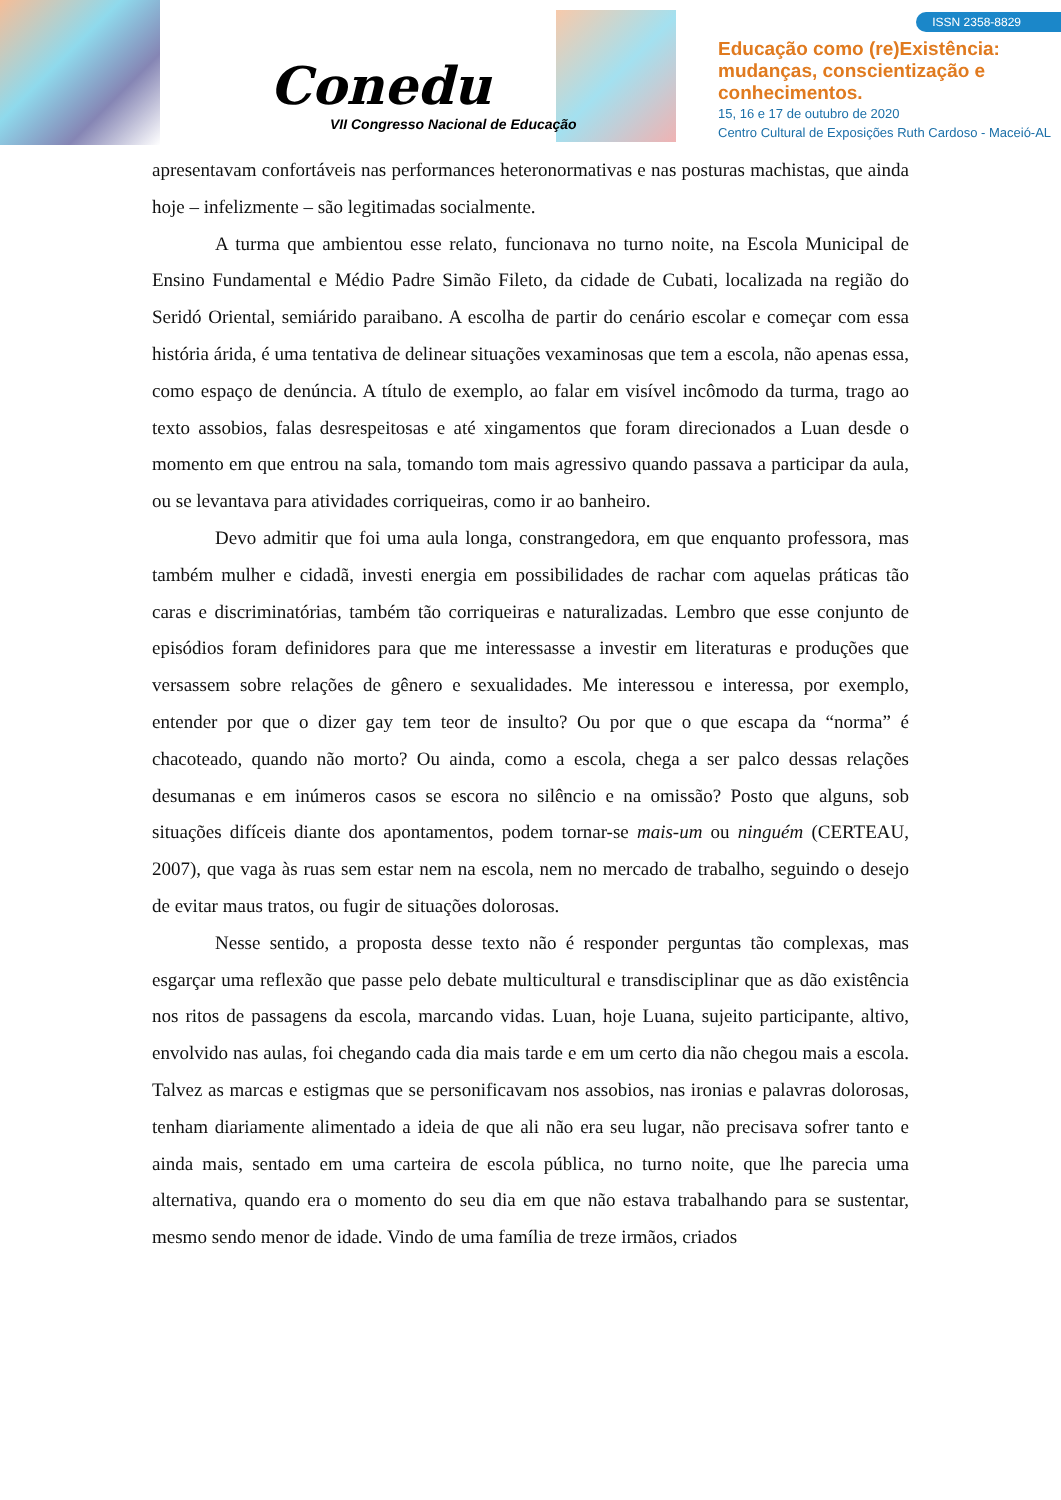Conedu
VII Congresso Nacional de Educação
ISSN 2358-8829
Educação como (re)Existência:
mudanças, conscientização e
conhecimentos.
15, 16 e 17 de outubro de 2020
Centro Cultural de Exposições Ruth Cardoso - Maceió-AL
apresentavam confortáveis nas performances heteronormativas e nas posturas machistas, que ainda hoje – infelizmente – são legitimadas socialmente.
A turma que ambientou esse relato, funcionava no turno noite, na Escola Municipal de Ensino Fundamental e Médio Padre Simão Fileto, da cidade de Cubati, localizada na região do Seridó Oriental, semiárido paraibano. A escolha de partir do cenário escolar e começar com essa história árida, é uma tentativa de delinear situações vexaminosas que tem a escola, não apenas essa, como espaço de denúncia. A título de exemplo, ao falar em visível incômodo da turma, trago ao texto assobios, falas desrespeitosas e até xingamentos que foram direcionados a Luan desde o momento em que entrou na sala, tomando tom mais agressivo quando passava a participar da aula, ou se levantava para atividades corriqueiras, como ir ao banheiro.
Devo admitir que foi uma aula longa, constrangedora, em que enquanto professora, mas também mulher e cidadã, investi energia em possibilidades de rachar com aquelas práticas tão caras e discriminatórias, também tão corriqueiras e naturalizadas. Lembro que esse conjunto de episódios foram definidores para que me interessasse a investir em literaturas e produções que versassem sobre relações de gênero e sexualidades. Me interessou e interessa, por exemplo, entender por que o dizer gay tem teor de insulto? Ou por que o que escapa da “norma” é chacoteado, quando não morto? Ou ainda, como a escola, chega a ser palco dessas relações desumanas e em inúmeros casos se escora no silêncio e na omissão? Posto que alguns, sob situações difíceis diante dos apontamentos, podem tornar-se mais-um ou ninguém (CERTEAU, 2007), que vaga às ruas sem estar nem na escola, nem no mercado de trabalho, seguindo o desejo de evitar maus tratos, ou fugir de situações dolorosas.
Nesse sentido, a proposta desse texto não é responder perguntas tão complexas, mas esgarçar uma reflexão que passe pelo debate multicultural e transdisciplinar que as dão existência nos ritos de passagens da escola, marcando vidas. Luan, hoje Luana, sujeito participante, altivo, envolvido nas aulas, foi chegando cada dia mais tarde e em um certo dia não chegou mais a escola. Talvez as marcas e estigmas que se personificavam nos assobios, nas ironias e palavras dolorosas, tenham diariamente alimentado a ideia de que ali não era seu lugar, não precisava sofrer tanto e ainda mais, sentado em uma carteira de escola pública, no turno noite, que lhe parecia uma alternativa, quando era o momento do seu dia em que não estava trabalhando para se sustentar, mesmo sendo menor de idade. Vindo de uma família de treze irmãos, criados